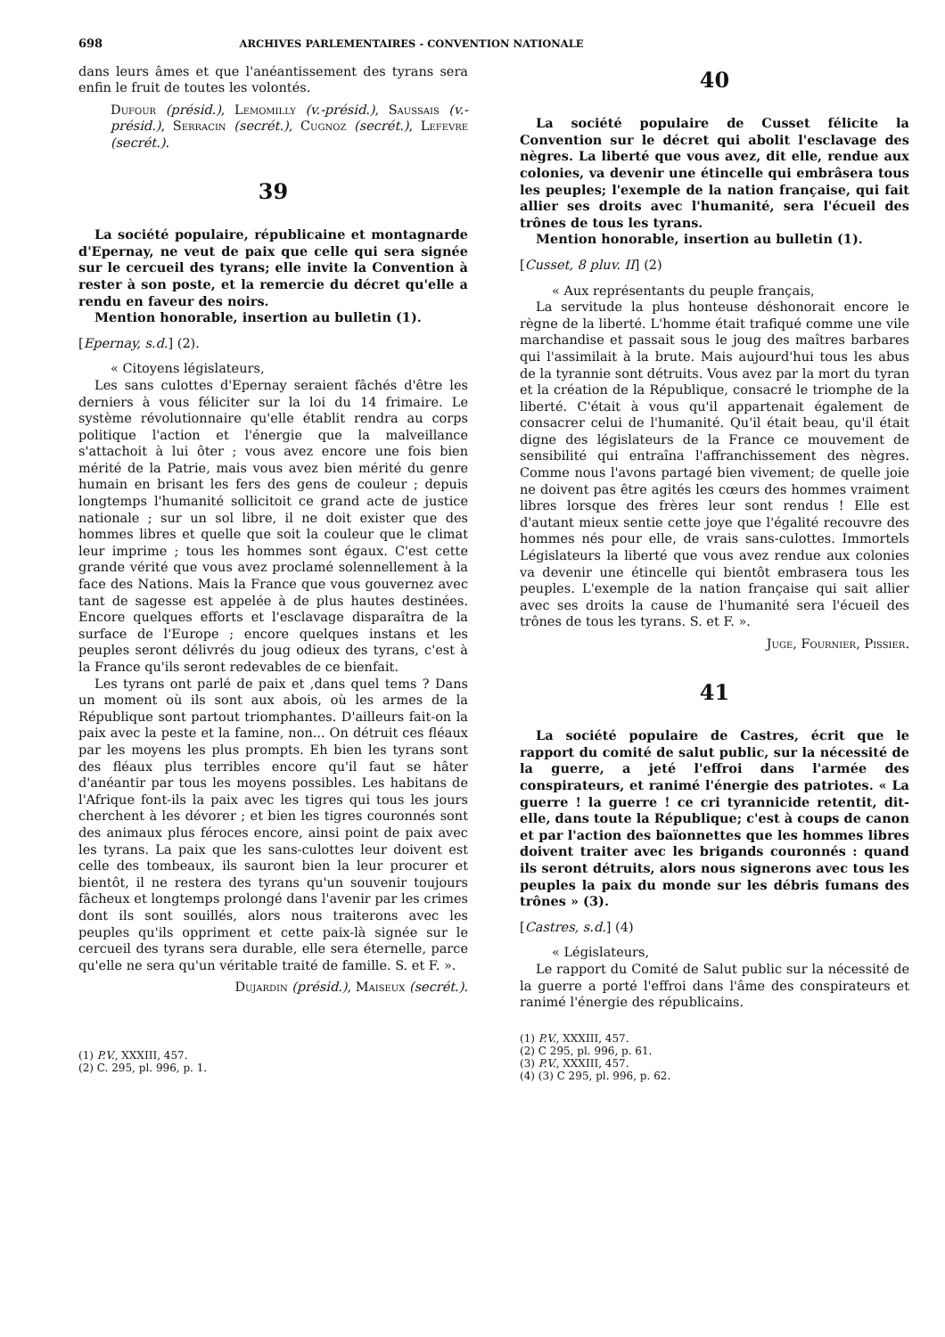698 ARCHIVES PARLEMENTAIRES - CONVENTION NATIONALE
dans leurs âmes et que l'anéantissement des tyrans sera enfin le fruit de toutes les volontés.
Dufour (présid.), Lemomilly (v.-présid.), Saussais (v.-présid.), Serracin (secrét.), Cugnoz (secrét.), Lefevre (secrét.).
39
La société populaire, républicaine et montagnarde d'Epernay, ne veut de paix que celle qui sera signée sur le cercueil des tyrans; elle invite la Convention à rester à son poste, et la remercie du décret qu'elle a rendu en faveur des noirs.
Mention honorable, insertion au bulletin (1).
[Epernay, s.d.] (2).
« Citoyens législateurs,
Les sans culottes d'Epernay seraient fâchés d'être les derniers à vous féliciter sur la loi du 14 frimaire. Le système révolutionnaire qu'elle établit rendra au corps politique l'action et l'énergie que la malveillance s'attachoit à lui ôter ; vous avez encore une fois bien mérité de la Patrie, mais vous avez bien mérité du genre humain en brisant les fers des gens de couleur ; depuis longtemps l'humanité sollicitoit ce grand acte de justice nationale ; sur un sol libre, il ne doit exister que des hommes libres et quelle que soit la couleur que le climat leur imprime ; tous les hommes sont égaux. C'est cette grande vérité que vous avez proclamé solennellement à la face des Nations. Mais la France que vous gouvernez avec tant de sagesse est appelée à de plus hautes destinées. Encore quelques efforts et l'esclavage disparaîtra de la surface de l'Europe ; encore quelques instans et les peuples seront délivrés du joug odieux des tyrans, c'est à la France qu'ils seront redevables de ce bienfait.
Les tyrans ont parlé de paix et ,dans quel tems ? Dans un moment où ils sont aux abois, où les armes de la République sont partout triomphantes. D'ailleurs fait-on la paix avec la peste et la famine, non... On détruit ces fléaux par les moyens les plus prompts. Eh bien les tyrans sont des fléaux plus terribles encore qu'il faut se hâter d'anéantir par tous les moyens possibles. Les habitans de l'Afrique font-ils la paix avec les tigres qui tous les jours cherchent à les dévorer ; et bien les tigres couronnés sont des animaux plus féroces encore, ainsi point de paix avec les tyrans. La paix que les sans-culottes leur doivent est celle des tombeaux, ils sauront bien la leur procurer et bientôt, il ne restera des tyrans qu'un souvenir toujours fâcheux et longtemps prolongé dans l'avenir par les crimes dont ils sont souillés, alors nous traiterons avec les peuples qu'ils oppriment et cette paix-là signée sur le cercueil des tyrans sera durable, elle sera éternelle, parce qu'elle ne sera qu'un véritable traité de famille. S. et F. ».
Dujardin (présid.), Maiseux (secrét.).
(1) P.V., XXXIII, 457.
(2) C. 295, pl. 996, p. 1.
40
La société populaire de Cusset félicite la Convention sur le décret qui abolit l'esclavage des nègres. La liberté que vous avez, dit elle, rendue aux colonies, va devenir une étincelle qui embrâsera tous les peuples; l'exemple de la nation française, qui fait allier ses droits avec l'humanité, sera l'écueil des trônes de tous les tyrans.
Mention honorable, insertion au bulletin (1).
[Cusset, 8 pluv. II] (2)
« Aux représentants du peuple français,
La servitude la plus honteuse déshonorait encore le règne de la liberté. L'homme était trafiqué comme une vile marchandise et passait sous le joug des maîtres barbares qui l'assimilait à la brute. Mais aujourd'hui tous les abus de la tyrannie sont détruits. Vous avez par la mort du tyran et la création de la République, consacré le triomphe de la liberté. C'était à vous qu'il appartenait également de consacrer celui de l'humanité. Qu'il était beau, qu'il était digne des législateurs de la France ce mouvement de sensibilité qui entraîna l'affranchissement des nègres. Comme nous l'avons partagé bien vivement; de quelle joie ne doivent pas être agités les cœurs des hommes vraiment libres lorsque des frères leur sont rendus ! Elle est d'autant mieux sentie cette joye que l'égalité recouvre des hommes nés pour elle, de vrais sans-culottes. Immortels Législateurs la liberté que vous avez rendue aux colonies va devenir une étincelle qui bientôt embrasera tous les peuples. L'exemple de la nation française qui sait allier avec ses droits la cause de l'humanité sera l'écueil des trônes de tous les tyrans. S. et F. ».
Juge, Fournier, Pissier.
41
La société populaire de Castres, écrit que le rapport du comité de salut public, sur la nécessité de la guerre, a jeté l'effroi dans l'armée des conspirateurs, et ranimé l'énergie des patriotes. « La guerre ! la guerre ! ce cri tyrannicide retentit, dit-elle, dans toute la République; c'est à coups de canon et par l'action des baïonnettes que les hommes libres doivent traiter avec les brigands couronnés : quand ils seront détruits, alors nous signerons avec tous les peuples la paix du monde sur les débris fumans des trônes » (3).
[Castres, s.d.] (4)
« Législateurs,
Le rapport du Comité de Salut public sur la nécessité de la guerre a porté l'effroi dans l'âme des conspirateurs et ranimé l'énergie des républicains.
(1) P.V., XXXIII, 457.
(2) C 295, pl. 996, p. 61.
(3) P.V., XXXIII, 457.
(4) (3) C 295, pl. 996, p. 62.